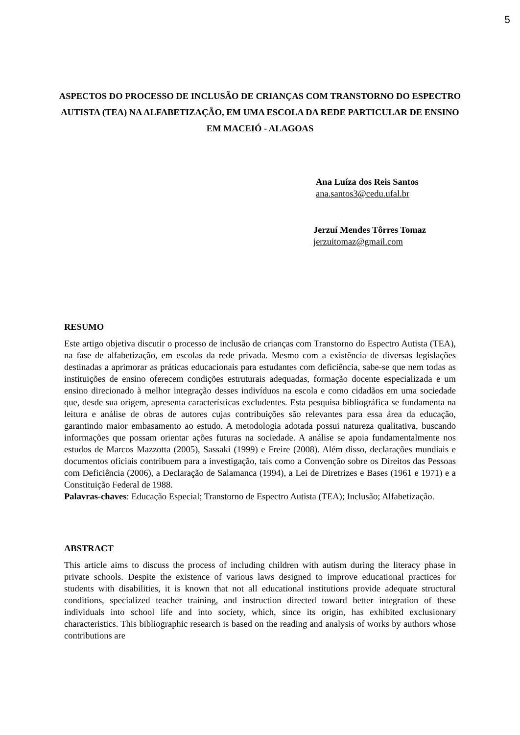5
ASPECTOS DO PROCESSO DE INCLUSÃO DE CRIANÇAS COM TRANSTORNO DO ESPECTRO AUTISTA (TEA) NA ALFABETIZAÇÃO, EM UMA ESCOLA DA REDE PARTICULAR DE ENSINO EM MACEIÓ - ALAGOAS
Ana Luíza dos Reis Santos
ana.santos3@cedu.ufal.br
Jerzuí Mendes Tôrres Tomaz
jerzuitomaz@gmail.com
RESUMO
Este artigo objetiva discutir o processo de inclusão de crianças com Transtorno do Espectro Autista (TEA), na fase de alfabetização, em escolas da rede privada. Mesmo com a existência de diversas legislações destinadas a aprimorar as práticas educacionais para estudantes com deficiência, sabe-se que nem todas as instituições de ensino oferecem condições estruturais adequadas, formação docente especializada e um ensino direcionado à melhor integração desses indivíduos na escola e como cidadãos em uma sociedade que, desde sua origem, apresenta características excludentes. Esta pesquisa bibliográfica se fundamenta na leitura e análise de obras de autores cujas contribuições são relevantes para essa área da educação, garantindo maior embasamento ao estudo. A metodologia adotada possui natureza qualitativa, buscando informações que possam orientar ações futuras na sociedade. A análise se apoia fundamentalmente nos estudos de Marcos Mazzotta (2005), Sassaki (1999) e Freire (2008). Além disso, declarações mundiais e documentos oficiais contribuem para a investigação, tais como a Convenção sobre os Direitos das Pessoas com Deficiência (2006), a Declaração de Salamanca (1994), a Lei de Diretrizes e Bases (1961 e 1971) e a Constituição Federal de 1988.
Palavras-chaves: Educação Especial; Transtorno de Espectro Autista (TEA); Inclusão; Alfabetização.
ABSTRACT
This article aims to discuss the process of including children with autism during the literacy phase in private schools. Despite the existence of various laws designed to improve educational practices for students with disabilities, it is known that not all educational institutions provide adequate structural conditions, specialized teacher training, and instruction directed toward better integration of these individuals into school life and into society, which, since its origin, has exhibited exclusionary characteristics. This bibliographic research is based on the reading and analysis of works by authors whose contributions are